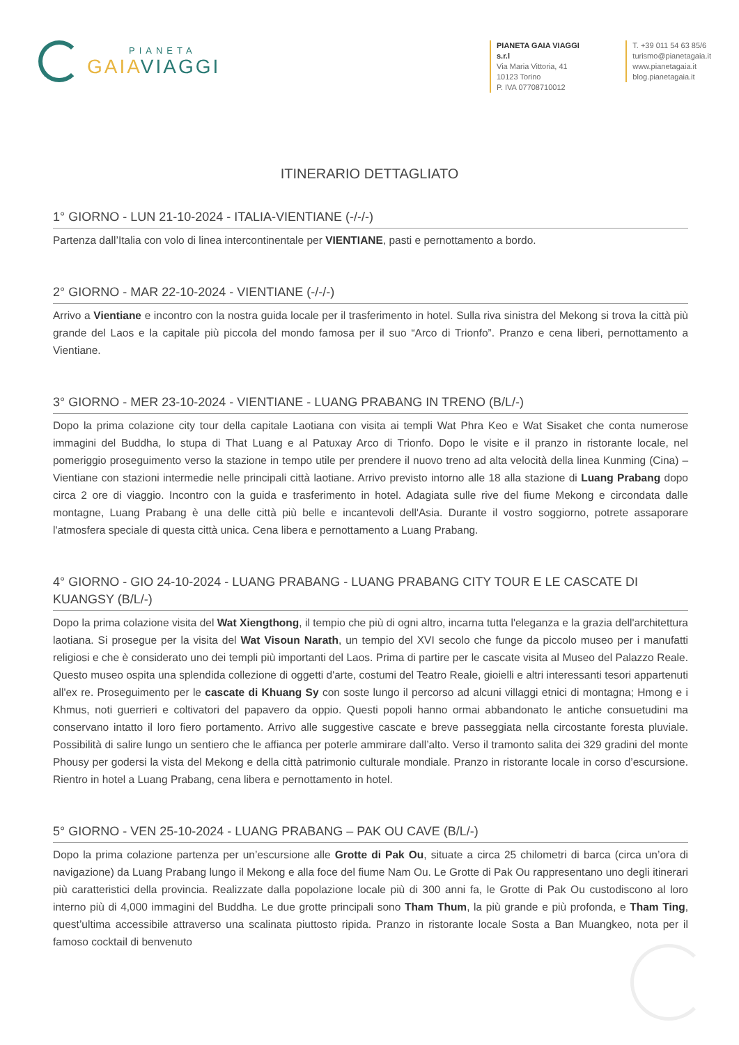PIANETA
GAIA VIAGGI
PIANETA GAIA VIAGGI s.r.l
Via Maria Vittoria, 41
10123 Torino
P. IVA 07708710012
T. +39 011 54 63 85/6
turismo@pianetagaia.it
www.pianetagaia.it
blog.pianetagaia.it
ITINERARIO DETTAGLIATO
1° GIORNO - LUN 21-10-2024 - ITALIA-VIENTIANE (-/-/-)
Partenza dall’Italia con volo di linea intercontinentale per VIENTIANE, pasti e pernottamento a bordo.
2° GIORNO - MAR 22-10-2024 - VIENTIANE (-/-/-)
Arrivo a Vientiane e incontro con la nostra guida locale per il trasferimento in hotel. Sulla riva sinistra del Mekong si trova la città più grande del Laos e la capitale più piccola del mondo famosa per il suo “Arco di Trionfo”. Pranzo e cena liberi, pernottamento a Vientiane.
3° GIORNO - MER 23-10-2024 - VIENTIANE - LUANG PRABANG IN TRENO (B/L/-)
Dopo la prima colazione city tour della capitale Laotiana con visita ai templi Wat Phra Keo e Wat Sisaket che conta numerose immagini del Buddha, lo stupa di That Luang e al Patuxay Arco di Trionfo. Dopo le visite e il pranzo in ristorante locale, nel pomeriggio proseguimento verso la stazione in tempo utile per prendere il nuovo treno ad alta velocità della linea Kunming (Cina) – Vientiane con stazioni intermedie nelle principali città laotiane. Arrivo previsto intorno alle 18 alla stazione di Luang Prabang dopo circa 2 ore di viaggio. Incontro con la guida e trasferimento in hotel. Adagiata sulle rive del fiume Mekong e circondata dalle montagne, Luang Prabang è una delle città più belle e incantevoli dell'Asia. Durante il vostro soggiorno, potrete assaporare l'atmosfera speciale di questa città unica. Cena libera e pernottamento a Luang Prabang.
4° GIORNO - GIO 24-10-2024 - LUANG PRABANG - LUANG PRABANG CITY TOUR E LE CASCATE DI KUANGSY (B/L/-)
Dopo la prima colazione visita del Wat Xiengthong, il tempio che più di ogni altro, incarna tutta l'eleganza e la grazia dell'architettura laotiana. Si prosegue per la visita del Wat Visoun Narath, un tempio del XVI secolo che funge da piccolo museo per i manufatti religiosi e che è considerato uno dei templi più importanti del Laos. Prima di partire per le cascate visita al Museo del Palazzo Reale. Questo museo ospita una splendida collezione di oggetti d'arte, costumi del Teatro Reale, gioielli e altri interessanti tesori appartenuti all'ex re. Proseguimento per le cascate di Khuang Sy con soste lungo il percorso ad alcuni villaggi etnici di montagna; Hmong e i Khmus, noti guerrieri e coltivatori del papavero da oppio. Questi popoli hanno ormai abbandonato le antiche consuetudini ma conservano intatto il loro fiero portamento. Arrivo alle suggestive cascate e breve passeggiata nella circostante foresta pluviale. Possibilità di salire lungo un sentiero che le affianca per poterle ammirare dall’alto. Verso il tramonto salita dei 329 gradini del monte Phousy per godersi la vista del Mekong e della città patrimonio culturale mondiale. Pranzo in ristorante locale in corso d’escursione. Rientro in hotel a Luang Prabang, cena libera e pernottamento in hotel.
5° GIORNO - VEN 25-10-2024 - LUANG PRABANG – PAK OU CAVE (B/L/-)
Dopo la prima colazione partenza per un’escursione alle Grotte di Pak Ou, situate a circa 25 chilometri di barca (circa un’ora di navigazione) da Luang Prabang lungo il Mekong e alla foce del fiume Nam Ou. Le Grotte di Pak Ou rappresentano uno degli itinerari più caratteristici della provincia. Realizzate dalla popolazione locale più di 300 anni fa, le Grotte di Pak Ou custodiscono al loro interno più di 4,000 immagini del Buddha. Le due grotte principali sono Tham Thum, la più grande e più profonda, e Tham Ting, quest’ultima accessibile attraverso una scalinata piuttosto ripida. Pranzo in ristorante locale Sosta a Ban Muangkeo, nota per il famoso cocktail di benvenuto